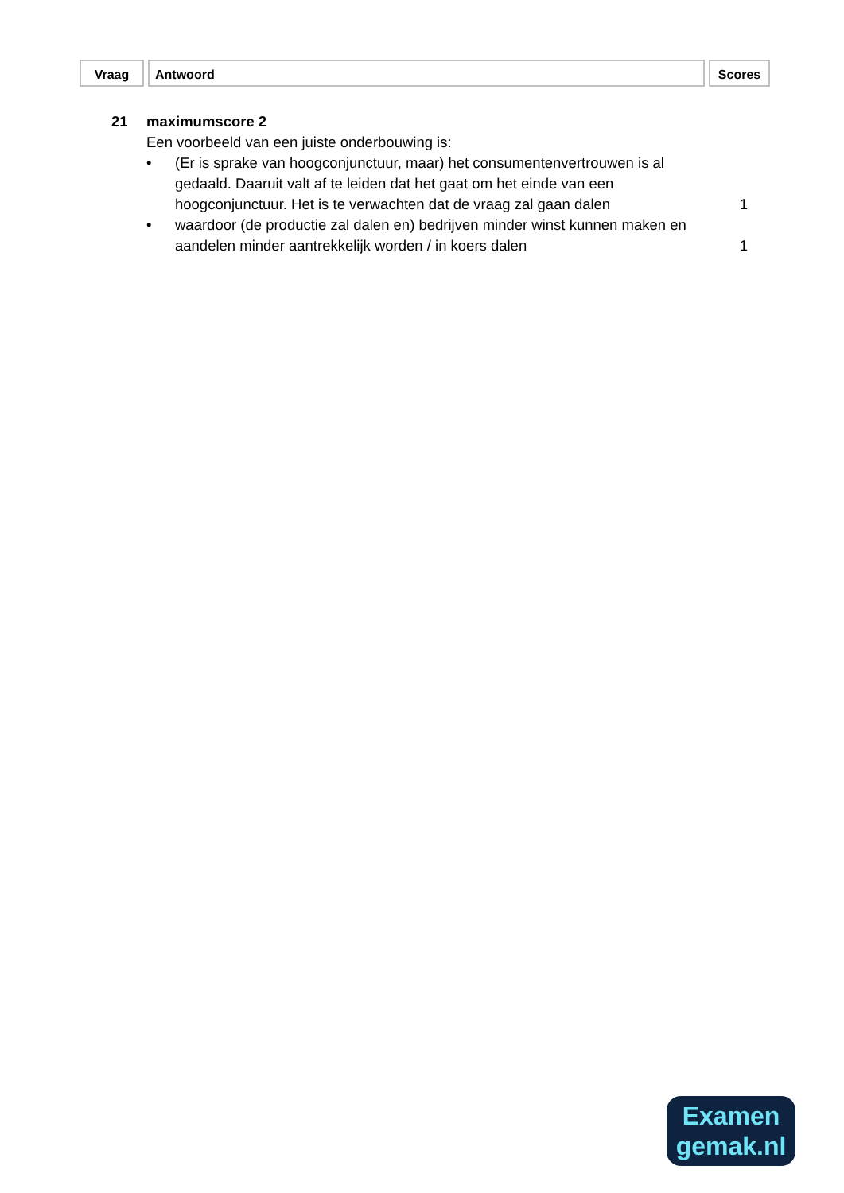Vraag Antwoord Scores
21 maximumscore 2
Een voorbeeld van een juiste onderbouwing is:
• (Er is sprake van hoogconjunctuur, maar) het consumentenvertrouwen is al gedaald. Daaruit valt af te leiden dat het gaat om het einde van een hoogconjunctuur. Het is te verwachten dat de vraag zal gaan dalen
1
• waardoor (de productie zal dalen en) bedrijven minder winst kunnen maken en aandelen minder aantrekkelijk worden / in koers dalen
1
Examen
gemak.nl